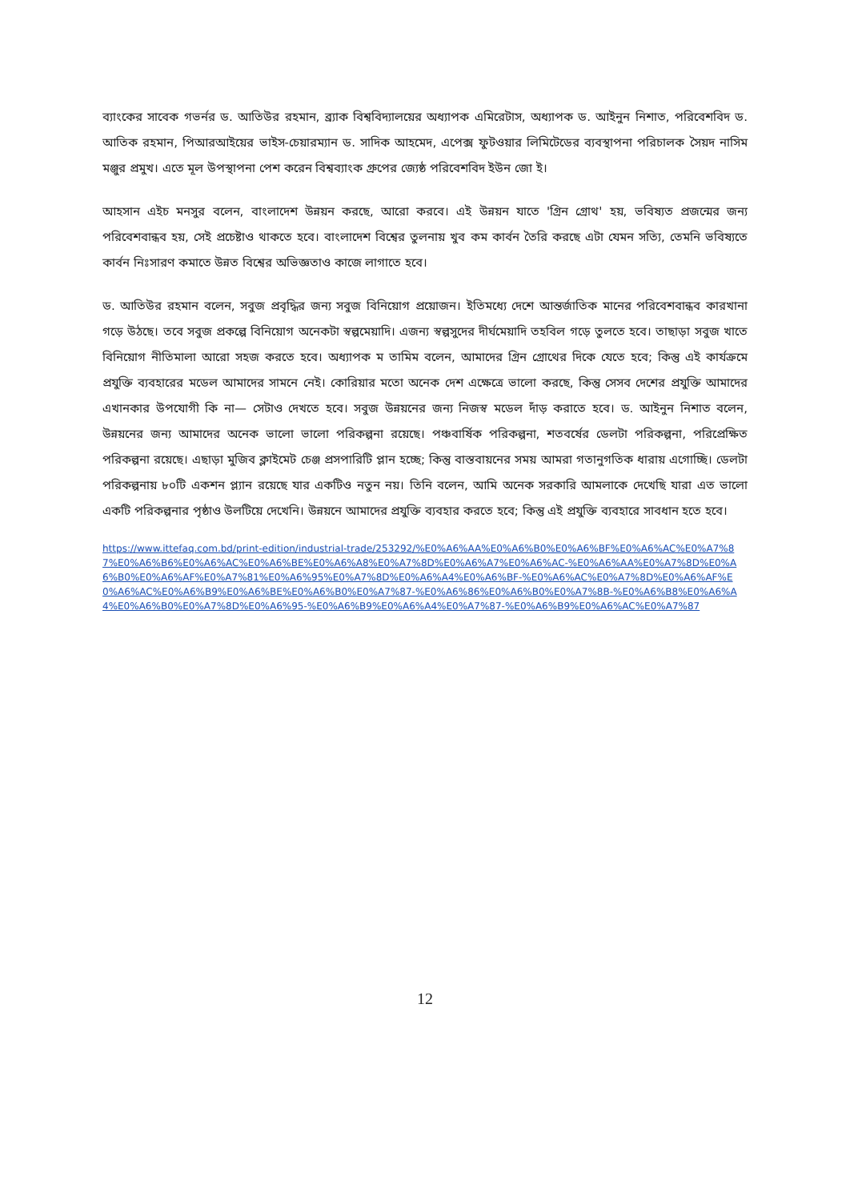ব্যাংকের সাবেক গভর্নর ড. আতিউর রহমান, ব্র্যাক বিশ্ববিদ্যালয়ের অধ্যাপক এমিরেটাস, অধ্যাপক ড. আইনুন নিশাত, পরিবেশবিদ ড. আতিক রহমান, পিআরআইয়ের ভাইস-চেয়ারম্যান ড. সাদিক আহমেদ, এপেক্স ফুটওয়ার লিমিটেডের ব্যবস্থাপনা পরিচালক সৈয়দ নাসিম মঞ্জুর প্রমুখ। এতে মূল উপস্থাপনা পেশ করেন বিশ্বব্যাংক গ্রুপের জ্যেষ্ঠ পরিবেশবিদ ইউন জো ই।
আহসান এইচ মনসুর বলেন, বাংলাদেশ উন্নয়ন করছে, আরো করবে। এই উন্নয়ন যাতে 'গ্রিন গ্রোথ' হয়, ভবিষ্যত প্রজন্মের জন্য পরিবেশবান্ধব হয়, সেই প্রচেষ্টাও থাকতে হবে। বাংলাদেশ বিশ্বের তুলনায় খুব কম কার্বন তৈরি করছে এটা যেমন সত্যি, তেমনি ভবিষ্যতে কার্বন নিঃসারণ কমাতে উন্নত বিশ্বের অভিজ্ঞতাও কাজে লাগাতে হবে।
ড. আতিউর রহমান বলেন, সবুজ প্রবৃদ্ধির জন্য সবুজ বিনিয়োগ প্রয়োজন। ইতিমধ্যে দেশে আন্তর্জাতিক মানের পরিবেশবান্ধব কারখানা গড়ে উঠছে। তবে সবুজ প্রকল্পে বিনিয়োগ অনেকটা স্বল্পমেয়াদি। এজন্য স্বল্পসুদের দীর্ঘমেয়াদি তহবিল গড়ে তুলতে হবে। তাছাড়া সবুজ খাতে বিনিয়োগ নীতিমালা আরো সহজ করতে হবে। অধ্যাপক ম তামিম বলেন, আমাদের গ্রিন গ্রোথের দিকে যেতে হবে; কিন্তু এই কার্যক্রমে প্রযুক্তি ব্যবহারের মডেল আমাদের সামনে নেই। কোরিয়ার মতো অনেক দেশ এক্ষেত্রে ভালো করছে, কিন্তু সেসব দেশের প্রযুক্তি আমাদের এখানকার উপযোগী কি না— সেটাও দেখতে হবে। সবুজ উন্নয়নের জন্য নিজস্ব মডেল দাঁড় করাতে হবে। ড. আইনুন নিশাত বলেন, উন্নয়নের জন্য আমাদের অনেক ভালো ভালো পরিকল্পনা রয়েছে। পঞ্চবার্ষিক পরিকল্পনা, শতবর্ষের ডেলটা পরিকল্পনা, পরিপ্রেক্ষিত পরিকল্পনা রয়েছে। এছাড়া মুজিব ক্লাইমেট চেঞ্জ প্রসপারিটি প্লান হচ্ছে; কিন্তু বাস্তবায়নের সময় আমরা গতানুগতিক ধারায় এগোচ্ছি। ডেলটা পরিকল্পনায় ৮০টি একশন প্ল্যান রয়েছে যার একটিও নতুন নয়। তিনি বলেন, আমি অনেক সরকারি আমলাকে দেখেছি যারা এত ভালো একটি পরিকল্পনার পৃষ্ঠাও উলটিয়ে দেখেনি। উন্নয়নে আমাদের প্রযুক্তি ব্যবহার করতে হবে; কিন্তু এই প্রযুক্তি ব্যবহারে সাবধান হতে হবে।
https://www.ittefaq.com.bd/print-edition/industrial-trade/253292/%E0%A6%AA%E0%A6%B0%E0%A6%BF%E0%A6%AC%E0%A7%87%E0%A6%B6%E0%A6%AC%E0%A6%BE%E0%A6%A8%E0%A7%8D%E0%A6%A7%E0%A6%AC-%E0%A6%AA%E0%A7%8D%E0%A6%B0%E0%A6%AF%E0%A7%81%E0%A6%95%E0%A7%8D%E0%A6%A4%E0%A6%BF-%E0%A6%AC%E0%A7%8D%E0%A6%AF%E0%A6%AC%E0%A6%B9%E0%A6%BE%E0%A6%B0%E0%A7%87-%E0%A6%86%E0%A6%B0%E0%A7%8B-%E0%A6%B8%E0%A6%A4%E0%A6%B0%E0%A7%8D%E0%A6%95-%E0%A6%B9%E0%A6%A4%E0%A7%87-%E0%A6%B9%E0%A6%AC%E0%A7%87
12